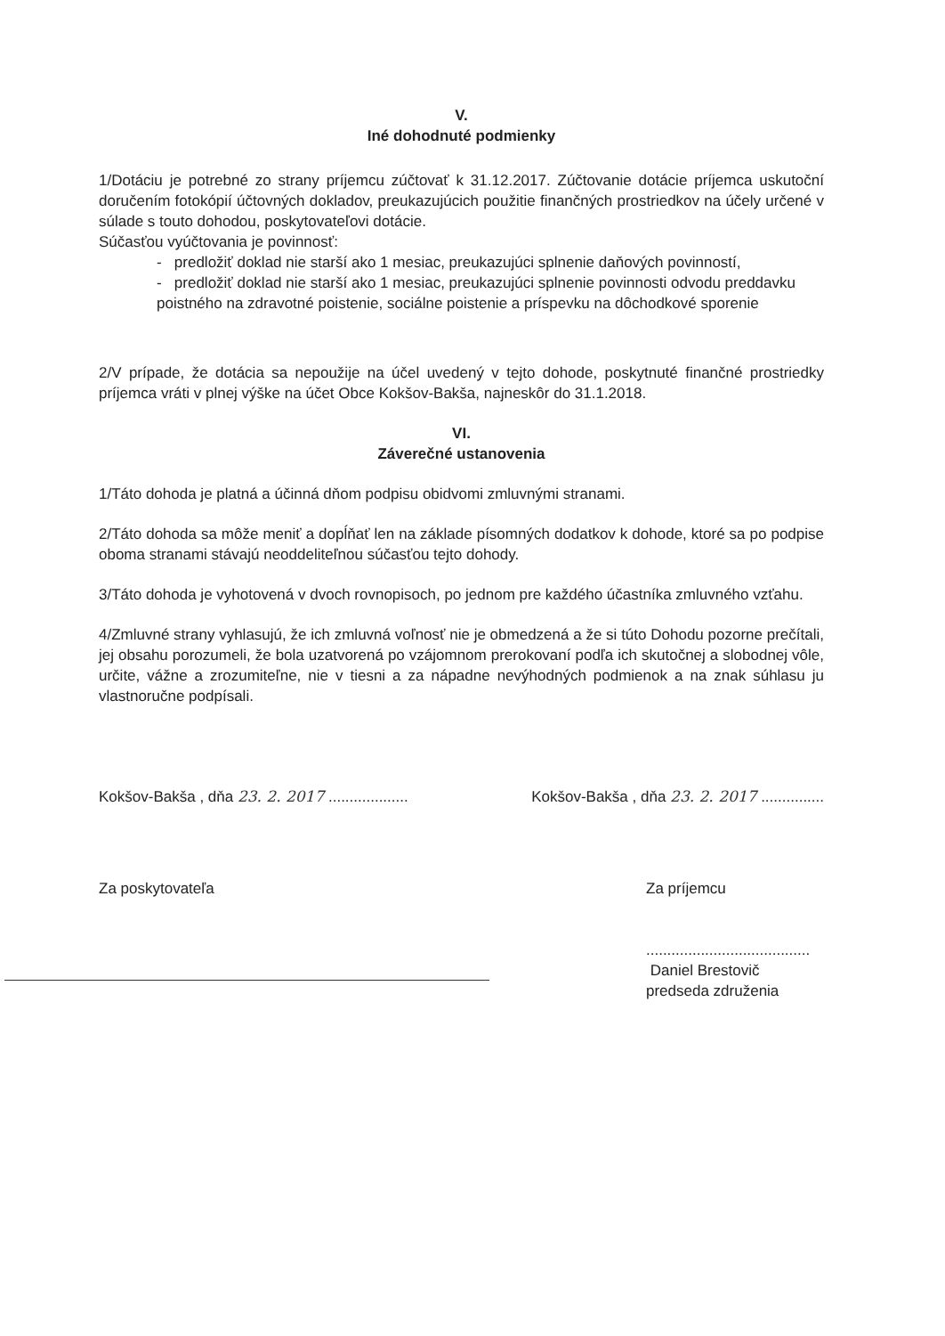V.
Iné dohodnuté podmienky
1/Dotáciu je potrebné zo strany príjemcu zúčtovať k 31.12.2017. Zúčtovanie dotácie príjemca uskutoční doručením fotokópií účtovných dokladov, preukazujúcich použitie finančných prostriedkov na účely určené v súlade s touto dohodou, poskytovateľovi dotácie.
Súčasťou vyúčtovania je povinnosť:
- predložiť doklad nie starší ako 1 mesiac, preukazujúci splnenie daňových povinností,
- predložiť doklad nie starší ako 1 mesiac, preukazujúci splnenie povinnosti odvodu preddavku poistného na zdravotné poistenie, sociálne poistenie a príspevku na dôchodkové sporenie
2/V prípade, že dotácia sa nepoužije na účel uvedený v tejto dohode, poskytnuté finančné prostriedky príjemca vráti v plnej výške na účet Obce Kokšov-Bakša, najneskôr do 31.1.2018.
VI.
Záverečné ustanovenia
1/Táto dohoda je platná a účinná dňom podpisu obidvomi zmluvnými stranami.
2/Táto dohoda sa môže meniť a dopĺňať len na základe písomných dodatkov k dohode, ktoré sa po podpise oboma stranami stávajú neoddeliteľnou súčasťou tejto dohody.
3/Táto dohoda je vyhotovená v dvoch rovnopisoch, po jednom pre každého účastníka zmluvného vzťahu.
4/Zmluvné strany vyhlasujú, že ich zmluvná voľnosť nie je obmedzená a že si túto Dohodu pozorne prečítali, jej obsahu porozumeli, že bola uzatvorená po vzájomnom prerokovaní podľa ich skutočnej a slobodnej vôle, určite, vážne a zrozumiteľne, nie v tiesni a za nápadne nevýhodných podmienok a na znak súhlasu ju vlastnoručne podpísali.
Kokšov-Bakša , dňa 23. 2. 2017 ...................
Kokšov-Bakša , dňa 23. 2. 2017 ...............
Za poskytovateľa Za príjemcu
.......................................
Daniel Brestovič
predseda združenia